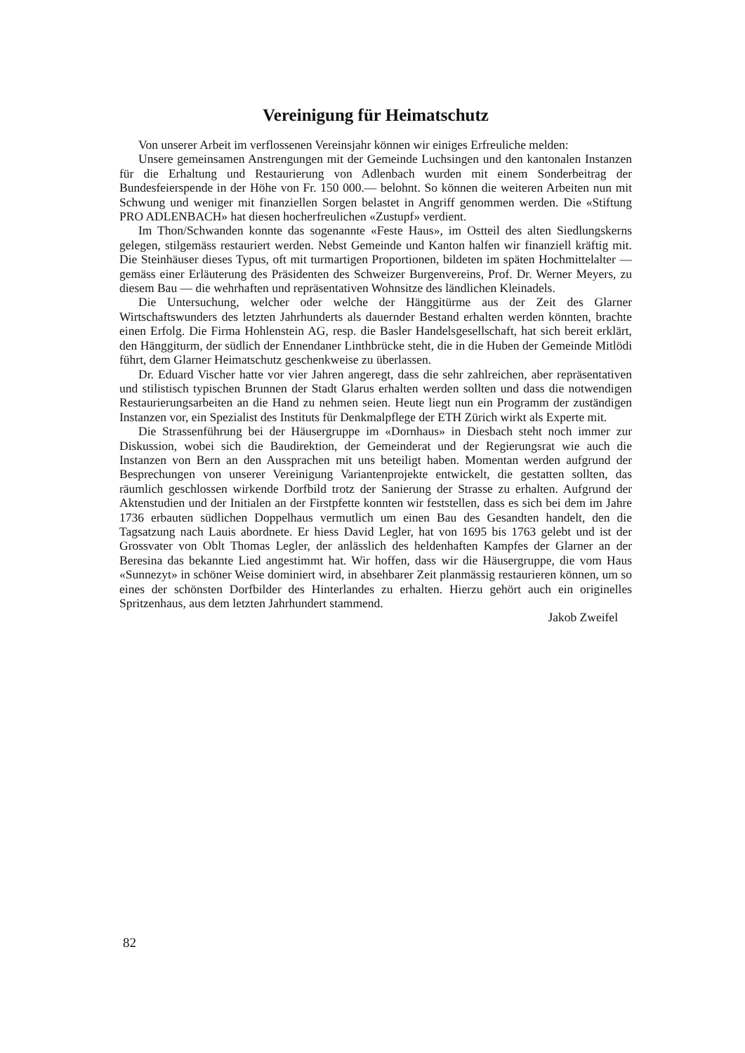Vereinigung für Heimatschutz
Von unserer Arbeit im verflossenen Vereinsjahr können wir einiges Erfreuliche melden:
Unsere gemeinsamen Anstrengungen mit der Gemeinde Luchsingen und den kantonalen Instanzen für die Erhaltung und Restaurierung von Adlenbach wurden mit einem Sonderbeitrag der Bundesfeierspende in der Höhe von Fr. 150 000.— belohnt. So können die weiteren Arbeiten nun mit Schwung und weniger mit finanziellen Sorgen belastet in Angriff genommen werden. Die «Stiftung PRO ADLENBACH» hat diesen hocherfreulichen «Zustupf» verdient.
Im Thon/Schwanden konnte das sogenannte «Feste Haus», im Ostteil des alten Siedlungskerns gelegen, stilgemäss restauriert werden. Nebst Gemeinde und Kanton halfen wir finanziell kräftig mit. Die Steinhäuser dieses Typus, oft mit turmartigen Proportionen, bildeten im späten Hochmittelalter — gemäss einer Erläuterung des Präsidenten des Schweizer Burgenvereins, Prof. Dr. Werner Meyers, zu diesem Bau — die wehrhaften und repräsentativen Wohnsitze des ländlichen Kleinadels.
Die Untersuchung, welcher oder welche der Hänggitürme aus der Zeit des Glarner Wirtschaftswunders des letzten Jahrhunderts als dauernder Bestand erhalten werden könnten, brachte einen Erfolg. Die Firma Hohlenstein AG, resp. die Basler Handelsgesellschaft, hat sich bereit erklärt, den Hänggiturm, der südlich der Ennendaner Linthbrücke steht, die in die Huben der Gemeinde Mitlödi führt, dem Glarner Heimatschutz geschenkweise zu überlassen.
Dr. Eduard Vischer hatte vor vier Jahren angeregt, dass die sehr zahlreichen, aber repräsentativen und stilistisch typischen Brunnen der Stadt Glarus erhalten werden sollten und dass die notwendigen Restaurierungsarbeiten an die Hand zu nehmen seien. Heute liegt nun ein Programm der zuständigen Instanzen vor, ein Spezialist des Instituts für Denkmalpflege der ETH Zürich wirkt als Experte mit.
Die Strassenführung bei der Häusergruppe im «Dornhaus» in Diesbach steht noch immer zur Diskussion, wobei sich die Baudirektion, der Gemeinderat und der Regierungsrat wie auch die Instanzen von Bern an den Aussprachen mit uns beteiligt haben. Momentan werden aufgrund der Besprechungen von unserer Vereinigung Variantenprojekte entwickelt, die gestatten sollten, das räumlich geschlossen wirkende Dorfbild trotz der Sanierung der Strasse zu erhalten. Aufgrund der Aktenstudien und der Initialen an der Firstpfette konnten wir feststellen, dass es sich bei dem im Jahre 1736 erbauten südlichen Doppelhaus vermutlich um einen Bau des Gesandten handelt, den die Tagsatzung nach Lauis abordnete. Er hiess David Legler, hat von 1695 bis 1763 gelebt und ist der Grossvater von Oblt Thomas Legler, der anlässlich des heldenhaften Kampfes der Glarner an der Beresina das bekannte Lied angestimmt hat. Wir hoffen, dass wir die Häusergruppe, die vom Haus «Sunnezyt» in schöner Weise dominiert wird, in absehbarer Zeit planmässig restaurieren können, um so eines der schönsten Dorfbilder des Hinterlandes zu erhalten. Hierzu gehört auch ein originelles Spritzenhaus, aus dem letzten Jahrhundert stammend.
Jakob Zweifel
82